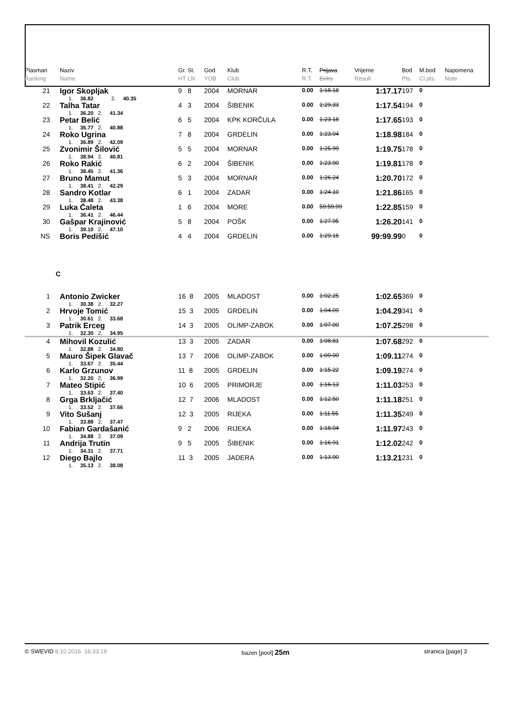| Plasman Ranking | Naziv Name | Gr. St. HT LN | God. YOB | Klub Club | R.T. R.T. | Prijava Entry | Vrijeme Result | Bod Pts. | M.bod Cl.pts. | Napomena Note |
| --- | --- | --- | --- | --- | --- | --- | --- | --- | --- | --- |
| 21 | Igor Skopljak 1. 36.82 2. 40.35 | 9 8 | 2004 | MORNAR | 0.00 | 1:18.18 | 1:17.17 | 197 | 0 | |
| 22 | Talha Tatar 1. 36.20 2. 41.34 | 4 3 | 2004 | ŠIBENIK | 0.00 | 1:29.33 | 1:17.54 | 194 | 0 | |
| 23 | Petar Belić 1. 36.77 2. 40.88 | 6 5 | 2004 | KPK KORČULA | 0.00 | 1:23.18 | 1:17.65 | 193 | 0 | |
| 24 | Roko Ugrina 1. 36.89 2. 42.09 | 7 8 | 2004 | GRDELIN | 0.00 | 1:23.04 | 1:18.98 | 184 | 0 | |
| 25 | Zvonimir Šilović 1. 38.94 2. 40.81 | 5 5 | 2004 | MORNAR | 0.00 | 1:25.99 | 1:19.75 | 178 | 0 | |
| 26 | Roko Rakić 1. 38.45 2. 41.36 | 6 2 | 2004 | ŠIBENIK | 0.00 | 1:23.90 | 1:19.81 | 178 | 0 | |
| 27 | Bruno Mamut 1. 38.41 2. 42.29 | 5 3 | 2004 | MORNAR | 0.00 | 1:26.24 | 1:20.70 | 172 | 0 | |
| 28 | Sandro Kotlar 1. 38.48 2. 43.38 | 6 1 | 2004 | ZADAR | 0.00 | 1:24.10 | 1:21.86 | 165 | 0 | |
| 29 | Luka Ćaleta 1. 36.41 2. 46.44 | 1 6 | 2004 | MORE | 0.00 | 59:59.99 | 1:22.85 | 159 | 0 | |
| 30 | Gašpar Krajinović 1. 39.10 2. 47.10 | 5 8 | 2004 | POŠK | 0.00 | 1:27.95 | 1:26.20 | 141 | 0 | |
| NS | Boris Pedišić | 4 4 | 2004 | GRDELIN | 0.00 | 1:29.16 | 99:99.99 | 0 | 0 | |
| C | | | | | | | | | | |
| 1 | Antonio Zwicker 1. 30.38 2. 32.27 | 16 8 | 2005 | MLADOST | 0.00 | 1:02.25 | 1:02.65 | 369 | 0 | |
| 2 | Hrvoje Tomić 1. 30.61 2. 33.68 | 15 3 | 2005 | GRDELIN | 0.00 | 1:04.09 | 1:04.29 | 341 | 0 | |
| 3 | Patrik Erceg 1. 32.30 2. 34.95 | 14 3 | 2005 | OLIMP-ZABOK | 0.00 | 1:07.00 | 1:07.25 | 298 | 0 | |
| 4 | Mihovil Kozulić 1. 32.88 2. 34.80 | 13 3 | 2005 | ZADAR | 0.00 | 1:08.81 | 1:07.68 | 292 | 0 | |
| 5 | Mauro Šipek Glavač 1. 33.67 2. 35.44 | 13 7 | 2006 | OLIMP-ZABOK | 0.00 | 1:09.00 | 1:09.11 | 274 | 0 | |
| 6 | Karlo Grzunov 1. 32.20 2. 36.99 | 11 8 | 2005 | GRDELIN | 0.00 | 1:15.22 | 1:09.19 | 274 | 0 | |
| 7 | Mateo Stipić 1. 33.63 2. 37.40 | 10 6 | 2005 | PRIMORJE | 0.00 | 1:16.13 | 1:11.03 | 253 | 0 | |
| 8 | Grga Brkljačić 1. 33.52 2. 37.66 | 12 7 | 2006 | MLADOST | 0.00 | 1:12.50 | 1:11.18 | 251 | 0 | |
| 9 | Vito Sušanj 1. 33.88 2. 37.47 | 12 3 | 2005 | RIJEKA | 0.00 | 1:11.55 | 1:11.35 | 249 | 0 | |
| 10 | Fabian Gardašanić 1. 34.88 2. 37.09 | 9 2 | 2006 | RIJEKA | 0.00 | 1:18.04 | 1:11.97 | 243 | 0 | |
| 11 | Andrija Trutin 1. 34.31 2. 37.71 | 9 5 | 2005 | ŠIBENIK | 0.00 | 1:16.91 | 1:12.02 | 242 | 0 | |
| 12 | Diego Bajlo 1. 35.13 2. 38.08 | 11 3 | 2005 | JADERA | 0.00 | 1:13.90 | 1:13.21 | 231 | 0 | |
© SWEVID 8.10.2016. 16:33:19 bazen [pool] 25m stranica [page] 3